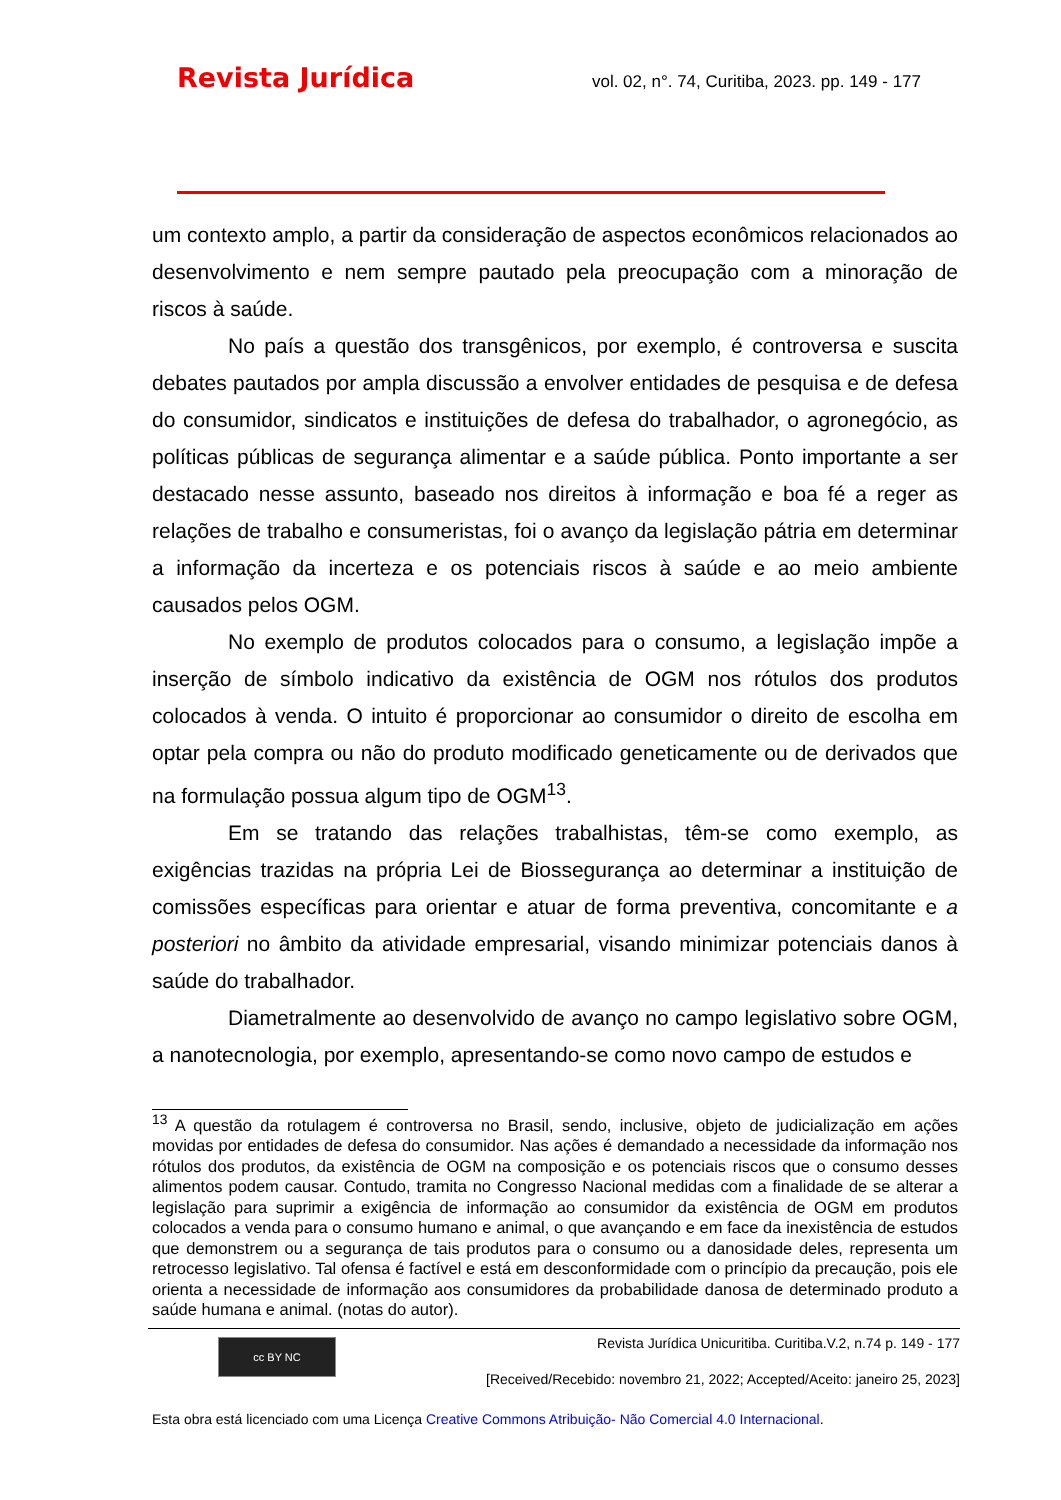Revista Jurídica vol. 02, n°. 74, Curitiba, 2023. pp. 149 - 177
um contexto amplo, a partir da consideração de aspectos econômicos relacionados ao desenvolvimento e nem sempre pautado pela preocupação com a minoração de riscos à saúde.
No país a questão dos transgênicos, por exemplo, é controversa e suscita debates pautados por ampla discussão a envolver entidades de pesquisa e de defesa do consumidor, sindicatos e instituições de defesa do trabalhador, o agronegócio, as políticas públicas de segurança alimentar e a saúde pública. Ponto importante a ser destacado nesse assunto, baseado nos direitos à informação e boa fé a reger as relações de trabalho e consumeristas, foi o avanço da legislação pátria em determinar a informação da incerteza e os potenciais riscos à saúde e ao meio ambiente causados pelos OGM.
No exemplo de produtos colocados para o consumo, a legislação impõe a inserção de símbolo indicativo da existência de OGM nos rótulos dos produtos colocados à venda. O intuito é proporcionar ao consumidor o direito de escolha em optar pela compra ou não do produto modificado geneticamente ou de derivados que na formulação possua algum tipo de OGM<sup>13</sup>.
Em se tratando das relações trabalhistas, têm-se como exemplo, as exigências trazidas na própria Lei de Biossegurança ao determinar a instituição de comissões específicas para orientar e atuar de forma preventiva, concomitante e a posteriori no âmbito da atividade empresarial, visando minimizar potenciais danos à saúde do trabalhador.
Diametralmente ao desenvolvido de avanço no campo legislativo sobre OGM, a nanotecnologia, por exemplo, apresentando-se como novo campo de estudos e
<sup>13</sup> A questão da rotulagem é controversa no Brasil, sendo, inclusive, objeto de judicialização em ações movidas por entidades de defesa do consumidor. Nas ações é demandado a necessidade da informação nos rótulos dos produtos, da existência de OGM na composição e os potenciais riscos que o consumo desses alimentos podem causar. Contudo, tramita no Congresso Nacional medidas com a finalidade de se alterar a legislação para suprimir a exigência de informação ao consumidor da existência de OGM em produtos colocados a venda para o consumo humano e animal, o que avançando e em face da inexistência de estudos que demonstrem ou a segurança de tais produtos para o consumo ou a danosidade deles, representa um retrocesso legislativo. Tal ofensa é factível e está em desconformidade com o princípio da precaução, pois ele orienta a necessidade de informação aos consumidores da probabilidade danosa de determinado produto a saúde humana e animal. (notas do autor).
cc BY NC
Revista Jurídica Unicuritiba. Curitiba.V.2, n.74 p. 149 - 177
[Received/Recebido: novembro 21, 2022; Accepted/Aceito: janeiro 25, 2023]
Esta obra está licenciado com uma Licença Creative Commons Atribuição- Não Comercial 4.0 Internacional.